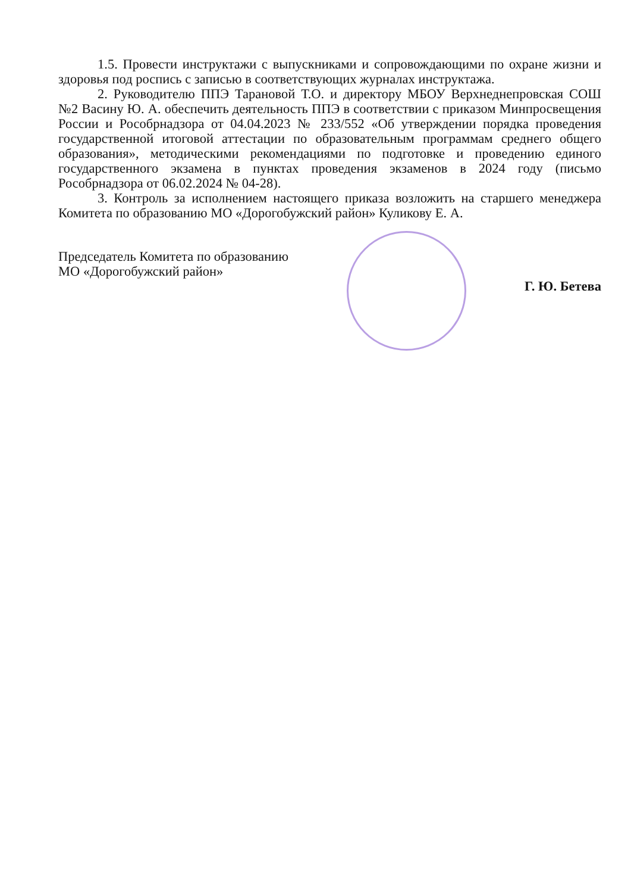1.5. Провести инструктажи с выпускниками и сопровождающими по охране жизни и здоровья под роспись с записью в соответствующих журналах инструктажа.
2. Руководителю ППЭ Тарановой Т.О. и директору МБОУ Верхнеднепровская СОШ №2 Васину Ю. А. обеспечить деятельность ППЭ в соответствии с приказом Минпросвещения России и Рособрнадзора от 04.04.2023 № 233/552 «Об утверждении порядка проведения государственной итоговой аттестации по образовательным программам среднего общего образования», методическими рекомендациями по подготовке и проведению единого государственного экзамена в пунктах проведения экзаменов в 2024 году (письмо Рособрнадзора от 06.02.2024 № 04-28).
3. Контроль за исполнением настоящего приказа возложить на старшего менеджера Комитета по образованию МО «Дорогобужский район» Куликову Е. А.
Председатель Комитета по образованию
МО «Дорогобужский район»
Г. Ю. Бетева